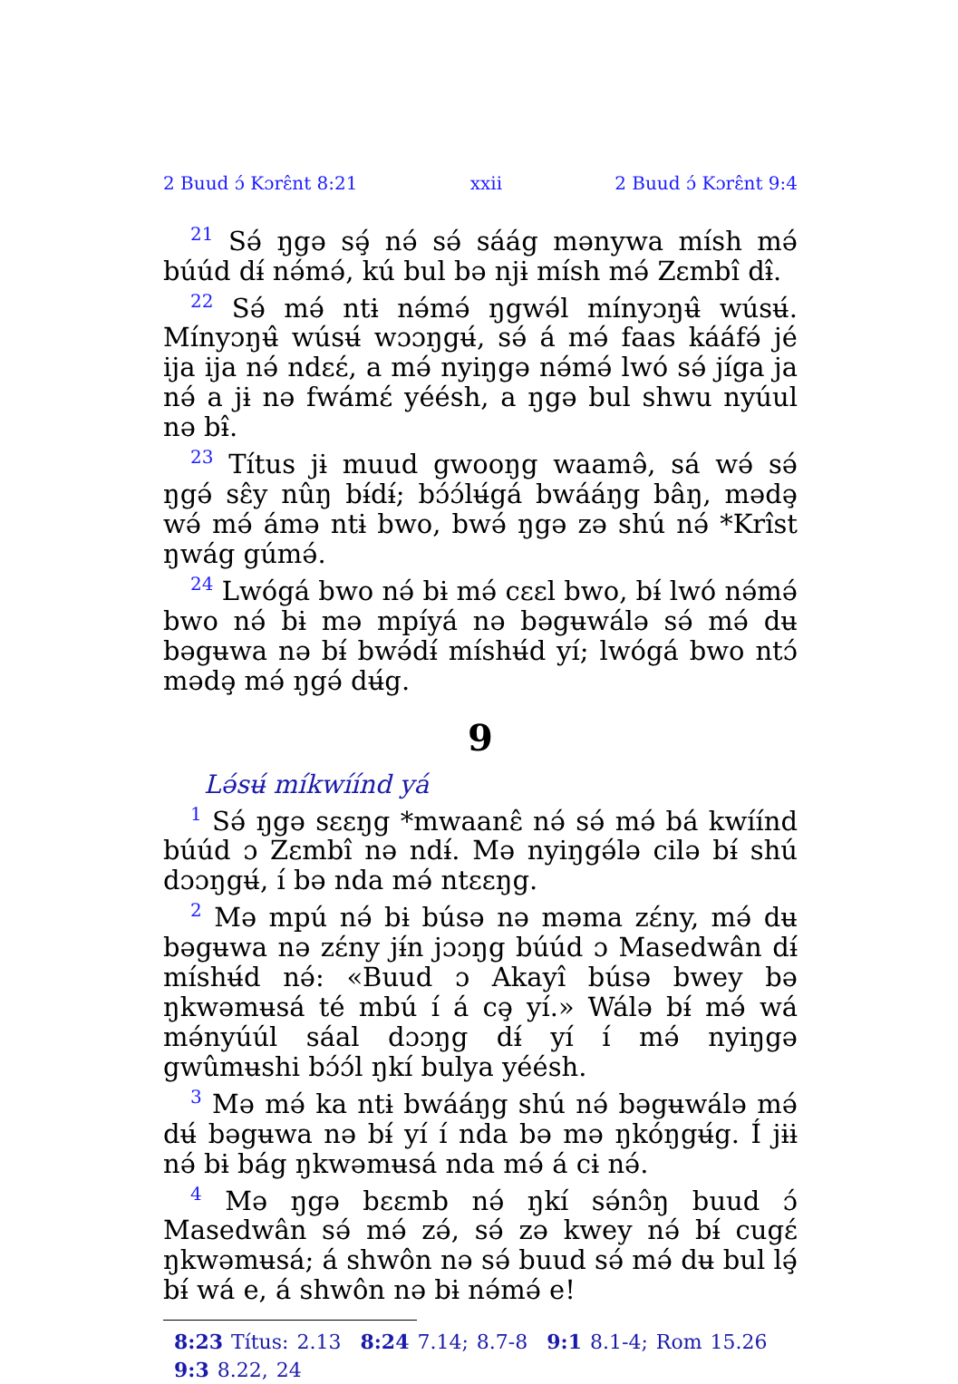2 Buud ɔ́ Kɔrɛ̂nt 8:21 xxii 2 Buud ɔ́ Kɔrɛ̂nt 9:4
<sup>21</sup> Sə́ ŋgə sə̧́ nə́ sə́ sáág mənywa mísh mə́ búúd dɨ́ nə́mə́, kú bul bə njɨ mísh mə́ Zɛmbî dɨ̂.
<sup>22</sup> Sə́ mə́ ntɨ nə́mə́ ŋgwə́l mínyɔŋʉ̂ wúsʉ́. Mínyɔŋʉ̂ wúsʉ́ wɔɔŋgʉ́, sə́ á mə́ faas kááfə́ jé ija ija nə́ ndɛɛ́, a mə́ nyiŋgə nə́mə́ lwó sə́ jíga ja nə́ a jɨ nə fwámɛ́ yéésh, a ŋgə bul shwu nyúul nə bɨ̂.
<sup>23</sup> Títus jɨ muud gwooŋg waamə̂, sá wə́ sə́ ŋgə́ sɛ̂y nûŋ bɨ́dɨ́; bɔ́ɔ́lʉ́gá bwááŋg bâŋ, mədə̧ wə́ mə́ ámə ntɨ bwo, bwə́ ŋgə zə shú nə́ *Krîst ŋwág gúmə́.
<sup>24</sup> Lwógá bwo nə́ bɨ mə́ cɛɛl bwo, bɨ́ lwó nə́mə́ bwo nə́ bɨ mə mpíyá nə bəgʉwálə sə́ mə́ dʉ bəgʉwa nə bɨ́ bwə́dɨ́ míshʉ́d yí; lwógá bwo ntɔ́ mədə̧ mə́ ŋgə́ dʉ́g.
9
Lə́sʉ́ míkwíínd yá
<sup>1</sup> Sə́ ŋgə sɛɛŋg *mwaanɛ̂ nə́ sə́ mə́ bá kwíínd búúd ɔ Zɛmbî nə ndɨ́. Mə nyiŋgə́lə cilə bɨ́ shú dɔɔŋgʉ́, í bə nda mə́ ntɛɛŋg.
<sup>2</sup> Mə mpú nə́ bɨ búsə nə məma zɛ́ny, mə́ dʉ bəgʉwa nə zɛ́ny jɨ́n jɔɔŋg búúd ɔ Masedwân dɨ́ míshʉ́d nə́: «Buud ɔ Akayî búsə bwey bə ŋkwəmʉsá té mbú í á cə̧ yí.» Wálə bɨ́ mə́ wá mə́nyúúl sáal dɔɔŋg dɨ́ yí í mə́ nyiŋgə gwûmʉshi bɔ́ɔ́l ŋkí bulya yéésh.
<sup>3</sup> Mə mə́ ka ntɨ bwááŋg shú nə́ bəgʉwálə mə́ dʉ́ bəgʉwa nə bɨ́ yí í nda bə mə ŋkóŋgʉ́g. Í jɨɨ nə́ bɨ bág ŋkwəmʉsá nda mə́ á cɨ nə́.
<sup>4</sup> Mə ŋgə bɛɛmb nə́ ŋkí sə́nɔ̂ŋ buud ɔ́ Masedwân sə́ mə́ zə́, sə́ zə kwey nə́ bɨ́ cugɛ́ ŋkwəmʉsá; á shwôn nə sə́ buud sə́ mə́ dʉ bul lə̧́ bɨ́ wá e, á shwôn nə bɨ nə́mə́ e!
8:23 Títus: 2.13 8:24 7.14; 8.7-8 9:1 8.1-4; Rom 15.26 9:3 8.22, 24